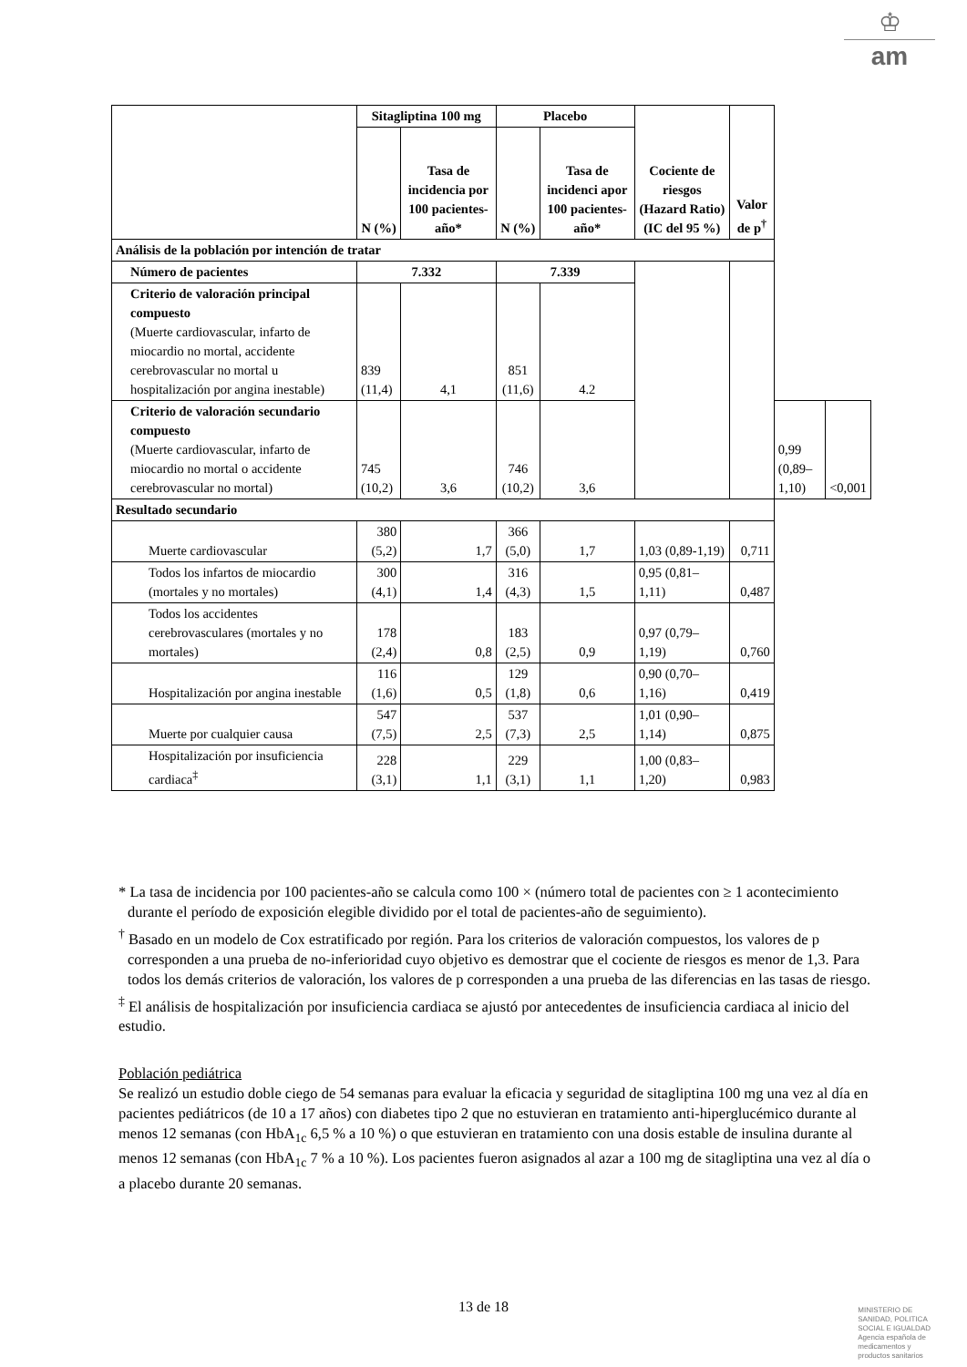♔
am
| | Sitagliptina 100 mg | | Placebo | | Cociente de riesgos (Hazard Ratio) (IC del 95 %) | Valor de p<sup>†</sup> | | |
| --- | --- | --- | --- | --- | --- | --- | --- | --- |
| | N (%) | Tasa de incidencia por 100 pacientes-año* | N (%) | Tasa de incidenci apor 100 pacientes-año* | | | | |
| Análisis de la población por intención de tratar | | | | | | | | |
| Número de pacientes | 7.332 | | 7.339 | | | | | |
| Criterio de valoración principal compuesto (Muerte cardiovascular, infarto de miocardio no mortal, accidente cerebrovascular no mortal u hospitalización por angina inestable) | 839 (11,4) | 4,1 | 851 (11,6) | 4.2 | | | | |
| Criterio de valoración secundario compuesto (Muerte cardiovascular, infarto de miocardio no mortal o accidente cerebrovascular no mortal) | 745 (10,2) | 3,6 | 746 (10,2) | 3,6 | | | 0,99 (0,89–1,10) | <0,001 |
| Resultado secundario | | | | | | | | |
| Muerte cardiovascular | 380 (5,2) | 1,7 | 366 (5,0) | 1,7 | 1,03 (0,89-1,19) | 0,711 | | |
| Todos los infartos de miocardio (mortales y no mortales) | 300 (4,1) | 1,4 | 316 (4,3) | 1,5 | 0,95 (0,81–1,11) | 0,487 | | |
| Todos los accidentes cerebrovasculares (mortales y no mortales) | 178 (2,4) | 0,8 | 183 (2,5) | 0,9 | 0,97 (0,79–1,19) | 0,760 | | |
| Hospitalización por angina inestable | 116 (1,6) | 0,5 | 129 (1,8) | 0,6 | 0,90 (0,70–1,16) | 0,419 | | |
| Muerte por cualquier causa | 547 (7,5) | 2,5 | 537 (7,3) | 2,5 | 1,01 (0,90–1,14) | 0,875 | | |
| Hospitalización por insuficiencia cardiaca<sup>‡</sup> | 228 (3,1) | 1,1 | 229 (3,1) | 1,1 | 1,00 (0,83–1,20) | 0,983 | | |
* La tasa de incidencia por 100 pacientes-año se calcula como 100 × (número total de pacientes con ≥ 1 acontecimiento durante el período de exposición elegible dividido por el total de pacientes-año de seguimiento).
<sup>†</sup> Basado en un modelo de Cox estratificado por región. Para los criterios de valoración compuestos, los valores de p corresponden a una prueba de no-inferioridad cuyo objetivo es demostrar que el cociente de riesgos es menor de 1,3. Para todos los demás criterios de valoración, los valores de p corresponden a una prueba de las diferencias en las tasas de riesgo.
<sup>‡</sup> El análisis de hospitalización por insuficiencia cardiaca se ajustó por antecedentes de insuficiencia cardiaca al inicio del estudio.
Población pediátrica
Se realizó un estudio doble ciego de 54 semanas para evaluar la eficacia y seguridad de sitagliptina 100 mg una vez al día en pacientes pediátricos (de 10 a 17 años) con diabetes tipo 2 que no estuvieran en tratamiento anti-hiperglucémico durante al menos 12 semanas (con HbA<sub>1c</sub> 6,5 % a 10 %) o que estuvieran en tratamiento con una dosis estable de insulina durante al menos 12 semanas (con HbA<sub>1c</sub> 7 % a 10 %). Los pacientes fueron asignados al azar a 100 mg de sitagliptina una vez al día o a placebo durante 20 semanas.
13 de 18
MINISTERIO DE
SANIDAD, POLITICA
SOCIAL E IGUALDAD
Agencia española de
medicamentos y
productos sanitarios